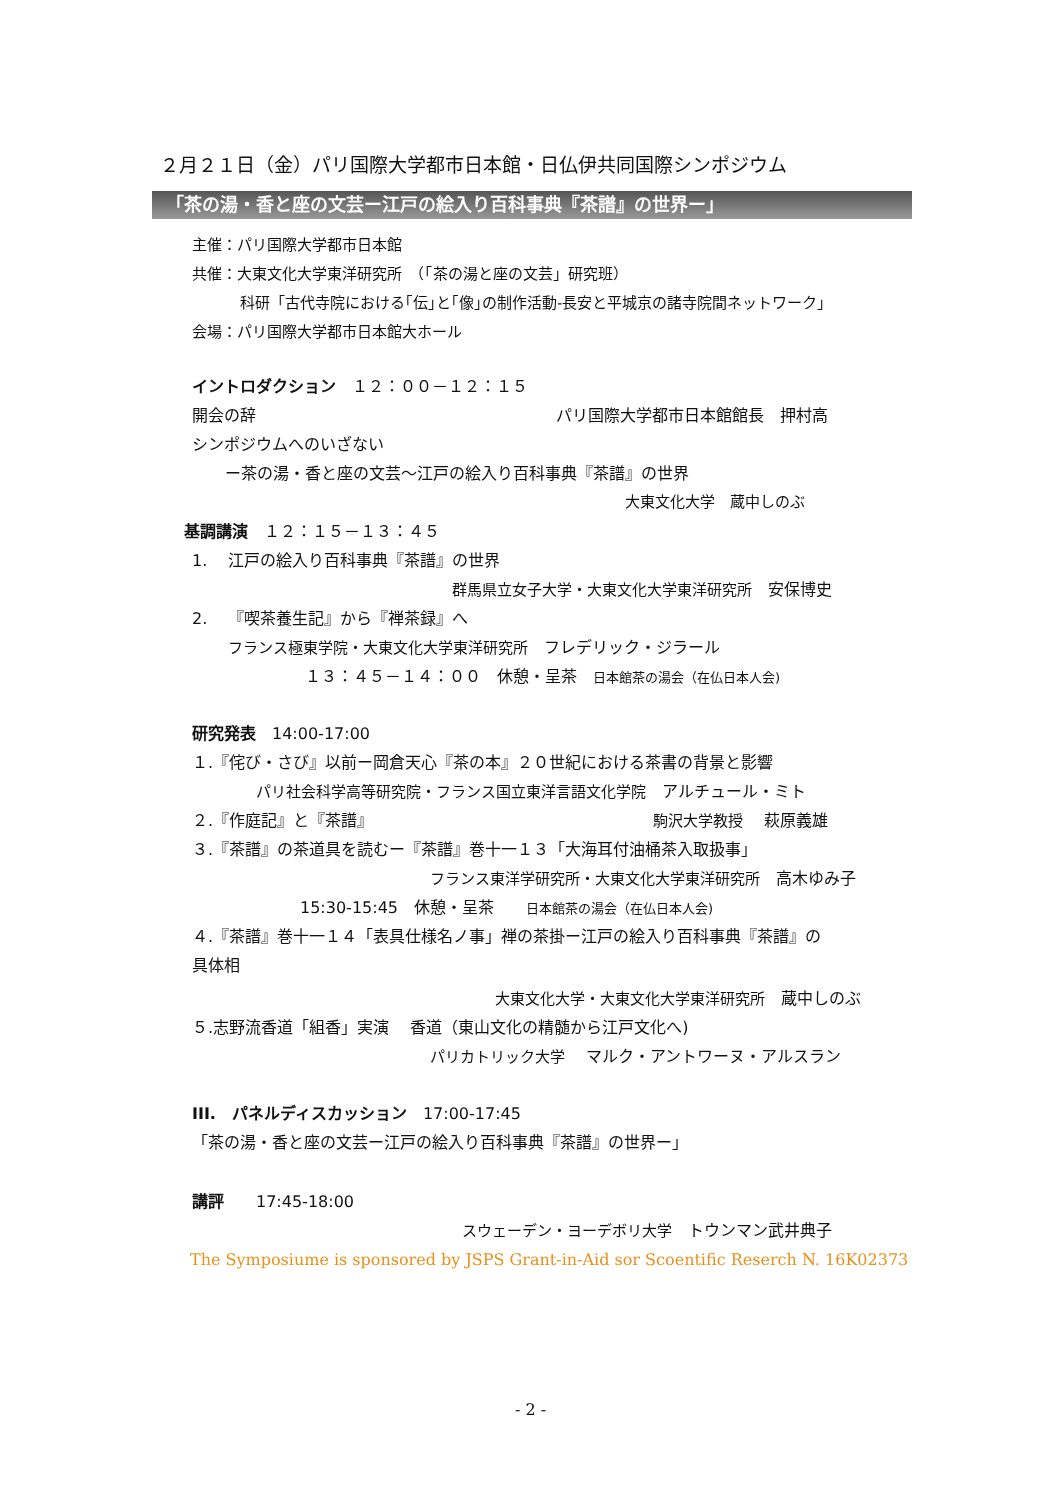２月２１日（金）パリ国際大学都市日本館・日仏伊共同国際シンポジウム
「茶の湯・香と座の文芸ー江戸の絵入り百科事典『茶譜』の世界ー」
主催：パリ国際大学都市日本館
共催：大東文化大学東洋研究所　（「茶の湯と座の文芸」研究班）
科研「古代寺院における｢伝｣と｢像｣の制作活動-長安と平城京の諸寺院間ネットワーク」
会場：パリ国際大学都市日本館大ホール
イントロダクション　１２：００－１２：１５
開会の辞 パリ国際大学都市日本館館長　押村高
シンポジウムへのいざない
ー茶の湯・香と座の文芸～江戸の絵入り百科事典『茶譜』の世界
大東文化大学　蔵中しのぶ
基調講演　１２：１５－１３：４５
1.　 江戸の絵入り百科事典『茶譜』の世界
群馬県立女子大学・大東文化大学東洋研究所　安保博史
2.　 『喫茶養生記』から『禅茶録』へ
フランス極東学院・大東文化大学東洋研究所　フレデリック・ジラール
１３：４５－１４：００　休憩・呈茶　日本館茶の湯会（在仏日本人会)
研究発表　14:00-17:00
１.『侘び・さび』以前ー岡倉天心『茶の本』２０世紀における茶書の背景と影響
パリ社会科学高等研究院・フランス国立東洋言語文化学院　アルチュール・ミト
２.『作庭記』と『茶譜』 駒沢大学教授　 萩原義雄
３.『茶譜』の茶道具を読むー『茶譜』巻十一１３「大海耳付油桶茶入取扱事」
フランス東洋学研究所・大東文化大学東洋研究所　高木ゆみ子
15:30-15:45　休憩・呈茶　　日本館茶の湯会（在仏日本人会)
４.『茶譜』巻十一１４「表具仕様名ノ事」禅の茶掛ー江戸の絵入り百科事典『茶譜』の
具体相
大東文化大学・大東文化大学東洋研究所　蔵中しのぶ
５.志野流香道「組香」実演　 香道（東山文化の精髄から江戸文化へ)
パリカトリック大学　 マルク・アントワーヌ・アルスラン
III.　パネルディスカッション　17:00-17:45
「茶の湯・香と座の文芸ー江戸の絵入り百科事典『茶譜』の世界ー」
講評　　17:45-18:00
スウェーデン・ヨーデボリ大学　トウンマン武井典子
The Symposiume is sponsored by JSPS Grant-in-Aid sor Scoentific Reserch N. 16K02373
- 2 -